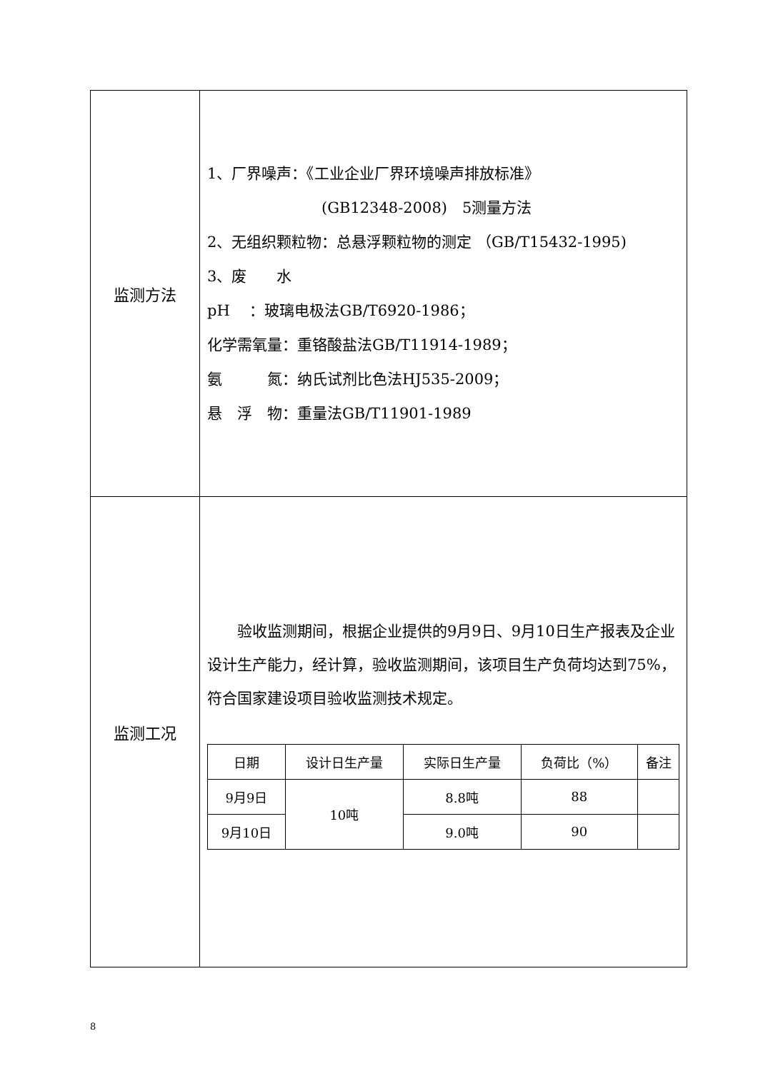| 监测方法 | 1、厂界噪声：《工业企业厂界环境噪声排放标准》 (GB12348-2008) 5测量方法 2、无组织颗粒物：总悬浮颗粒物的测定 （GB/T15432-1995) 3、废 水 pH ：玻璃电极法GB/T6920-1986； 化学需氧量：重铬酸盐法GB/T11914-1989； 氨 氮：纳氏试剂比色法HJ535-2009； 悬 浮 物：重量法GB/T11901-1989 |
| 监测工况 | 验收监测期间，根据企业提供的9月9日、9月10日生产报表及企业设计生产能力，经计算，验收监测期间，该项目生产负荷均达到75%，符合国家建设项目验收监测技术规定。 / 日期 / 设计日生产量 / 实际日生产量 / 负荷比（%） / 备注 / / --- / --- / --- / --- / --- / / 9月9日 / 10吨 / 8.8吨 / 88 / / / 9月10日 / / 9.0吨 / 90 / / |
8